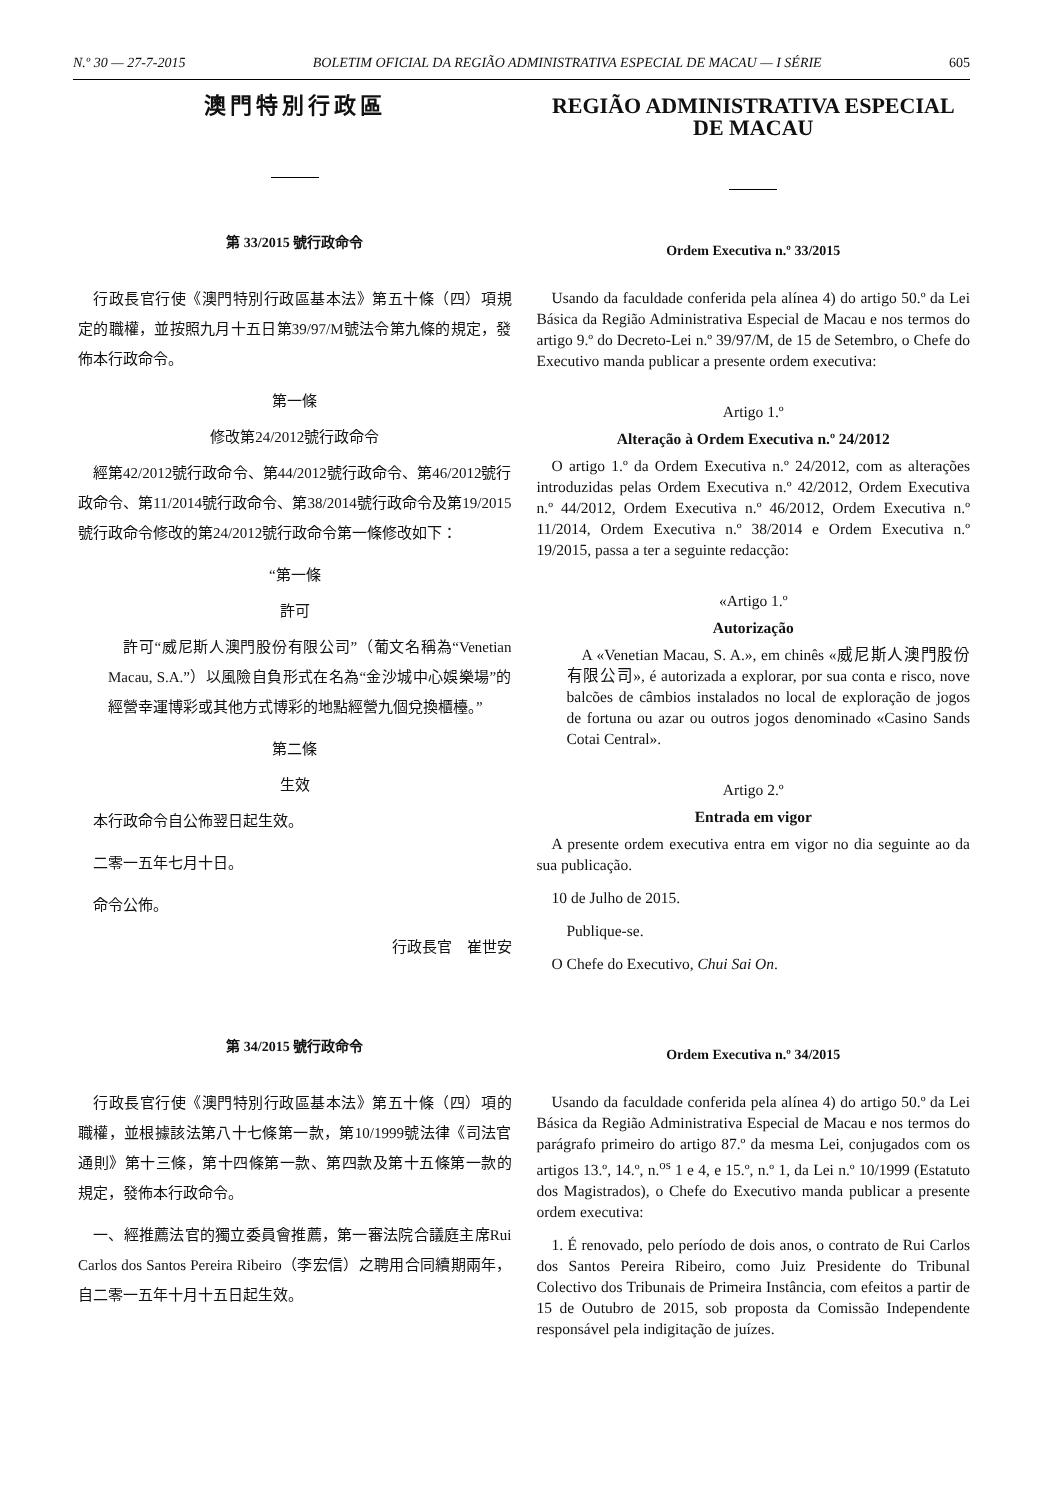N.º 30 — 27-7-2015 BOLETIM OFICIAL DA REGIÃO ADMINISTRATIVA ESPECIAL DE MACAU — I SÉRIE 605
澳門特別行政區
第 33/2015 號行政命令
行政長官行使《澳門特別行政區基本法》第五十條（四）項規定的職權，並按照九月十五日第39/97/M號法令第九條的規定，發佈本行政命令。
第一條
修改第24/2012號行政命令
經第42/2012號行政命令、第44/2012號行政命令、第46/2012號行政命令、第11/2014號行政命令、第38/2014號行政命令及第19/2015號行政命令修改的第24/2012號行政命令第一條修改如下：
“第一條
許可
許可“威尼斯人澳門股份有限公司”（葡文名稱為“Venetian Macau, S.A.”）以風險自負形式在名為“金沙城中心娛樂場”的經營幸運博彩或其他方式博彩的地點經營九個兌換櫃檯。”
第二條
生效
本行政命令自公佈翌日起生效。
二零一五年七月十日。
命令公佈。
行政長官　崔世安
第 34/2015 號行政命令
行政長官行使《澳門特別行政區基本法》第五十條（四）項的職權，並根據該法第八十七條第一款，第10/1999號法律《司法官通則》第十三條，第十四條第一款、第四款及第十五條第一款的規定，發佈本行政命令。
一、經推薦法官的獨立委員會推薦，第一審法院合議庭主席Rui Carlos dos Santos Pereira Ribeiro（李宏信）之聘用合同續期兩年，自二零一五年十月十五日起生效。
REGIÃO ADMINISTRATIVA ESPECIAL
DE MACAU
Ordem Executiva n.º 33/2015
Usando da faculdade conferida pela alínea 4) do artigo 50.º da Lei Básica da Região Administrativa Especial de Macau e nos termos do artigo 9.º do Decreto-Lei n.º 39/97/M, de 15 de Setembro, o Chefe do Executivo manda publicar a presente ordem executiva:
Artigo 1.º
Alteração à Ordem Executiva n.º 24/2012
O artigo 1.º da Ordem Executiva n.º 24/2012, com as alterações introduzidas pelas Ordem Executiva n.º 42/2012, Ordem Executiva n.º 44/2012, Ordem Executiva n.º 46/2012, Ordem Executiva n.º 11/2014, Ordem Executiva n.º 38/2014 e Ordem Executiva n.º 19/2015, passa a ter a seguinte redacção:
«Artigo 1.º
Autorização
A «Venetian Macau, S. A.», em chinês «威尼斯人澳門股份有限公司», é autorizada a explorar, por sua conta e risco, nove balcões de câmbios instalados no local de exploração de jogos de fortuna ou azar ou outros jogos denominado «Casino Sands Cotai Central».
Artigo 2.º
Entrada em vigor
A presente ordem executiva entra em vigor no dia seguinte ao da sua publicação.
10 de Julho de 2015.
Publique-se.
O Chefe do Executivo, Chui Sai On.
Ordem Executiva n.º 34/2015
Usando da faculdade conferida pela alínea 4) do artigo 50.º da Lei Básica da Região Administrativa Especial de Macau e nos termos do parágrafo primeiro do artigo 87.º da mesma Lei, conjugados com os artigos 13.º, 14.º, n.<sup>os</sup> 1 e 4, e 15.º, n.º 1, da Lei n.º 10/1999 (Estatuto dos Magistrados), o Chefe do Executivo manda publicar a presente ordem executiva:
1. É renovado, pelo período de dois anos, o contrato de Rui Carlos dos Santos Pereira Ribeiro, como Juiz Presidente do Tribunal Colectivo dos Tribunais de Primeira Instância, com efeitos a partir de 15 de Outubro de 2015, sob proposta da Comissão Independente responsável pela indigitação de juízes.